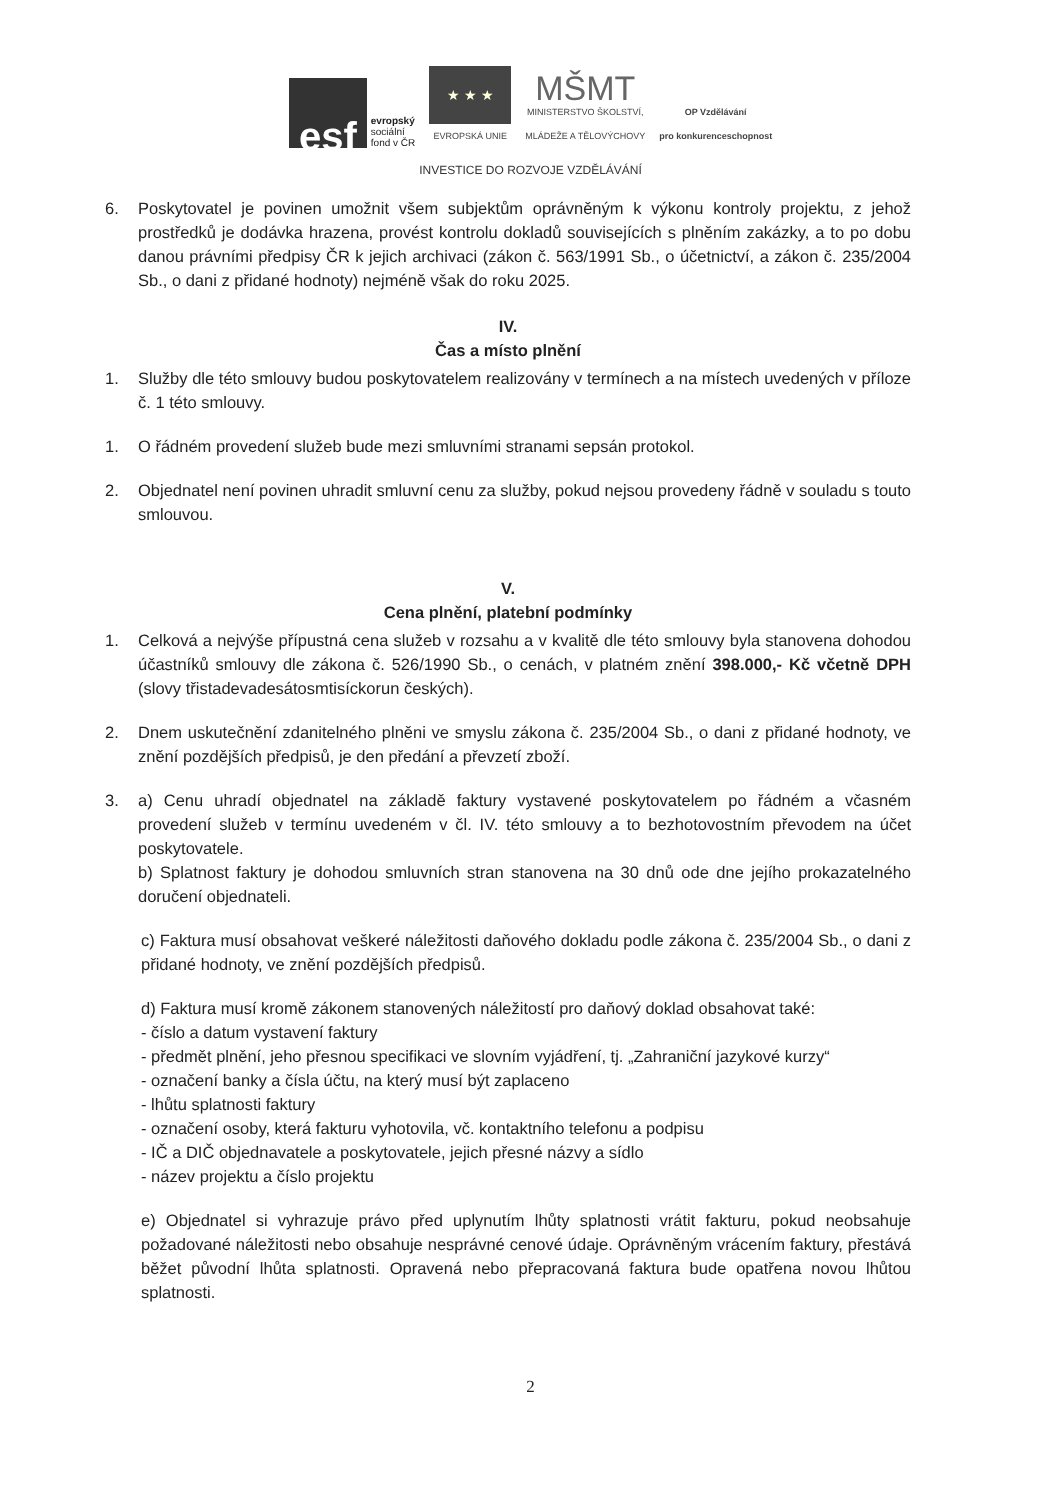esf
evropský
sociální
fond v ČR
★ ★ ★
EVROPSKÁ UNIE
MŠMT
MINISTERSTVO ŠKOLSTVÍ,
MLÁDEŽE A TĚLOVÝCHOVY
OP Vzdělávání
pro konkurenceschopnost
INVESTICE DO ROZVOJE VZDĚLÁVÁNÍ
6. Poskytovatel je povinen umožnit všem subjektům oprávněným k výkonu kontroly projektu, z jehož prostředků je dodávka hrazena, provést kontrolu dokladů souvisejících s plněním zakázky, a to po dobu danou právními předpisy ČR k jejich archivaci (zákon č. 563/1991 Sb., o účetnictví, a zákon č. 235/2004 Sb., o dani z přidané hodnoty) nejméně však do roku 2025.
IV.
Čas a místo plnění
1. Služby dle této smlouvy budou poskytovatelem realizovány v termínech a na místech uvedených v příloze č. 1 této smlouvy.
1. O řádném provedení služeb bude mezi smluvními stranami sepsán protokol.
2. Objednatel není povinen uhradit smluvní cenu za služby, pokud nejsou provedeny řádně v souladu s touto smlouvou.
V.
Cena plnění, platební podmínky
1. Celková a nejvýše přípustná cena služeb v rozsahu a v kvalitě dle této smlouvy byla stanovena dohodou účastníků smlouvy dle zákona č. 526/1990 Sb., o cenách, v platném znění 398.000,- Kč včetně DPH (slovy třistadevadesátosmtisíckorun českých).
2. Dnem uskutečnění zdanitelného plněni ve smyslu zákona č. 235/2004 Sb., o dani z přidané hodnoty, ve znění pozdějších předpisů, je den předání a převzetí zboží.
3. a) Cenu uhradí objednatel na základě faktury vystavené poskytovatelem po řádném a včasném provedení služeb v termínu uvedeném v čl. IV. této smlouvy a to bezhotovostním převodem na účet poskytovatele.
b) Splatnost faktury je dohodou smluvních stran stanovena na 30 dnů ode dne jejího prokazatelného doručení objednateli.
c) Faktura musí obsahovat veškeré náležitosti daňového dokladu podle zákona č. 235/2004 Sb., o dani z přidané hodnoty, ve znění pozdějších předpisů.
d) Faktura musí kromě zákonem stanovených náležitostí pro daňový doklad obsahovat také:
- číslo a datum vystavení faktury
- předmět plnění, jeho přesnou specifikaci ve slovním vyjádření, tj. „Zahraniční jazykové kurzy“
- označení banky a čísla účtu, na který musí být zaplaceno
- lhůtu splatnosti faktury
- označení osoby, která fakturu vyhotovila, vč. kontaktního telefonu a podpisu
- IČ a DIČ objednavatele a poskytovatele, jejich přesné názvy a sídlo
- název projektu a číslo projektu
e) Objednatel si vyhrazuje právo před uplynutím lhůty splatnosti vrátit fakturu, pokud neobsahuje požadované náležitosti nebo obsahuje nesprávné cenové údaje. Oprávněným vrácením faktury, přestává běžet původní lhůta splatnosti. Opravená nebo přepracovaná faktura bude opatřena novou lhůtou splatnosti.
2